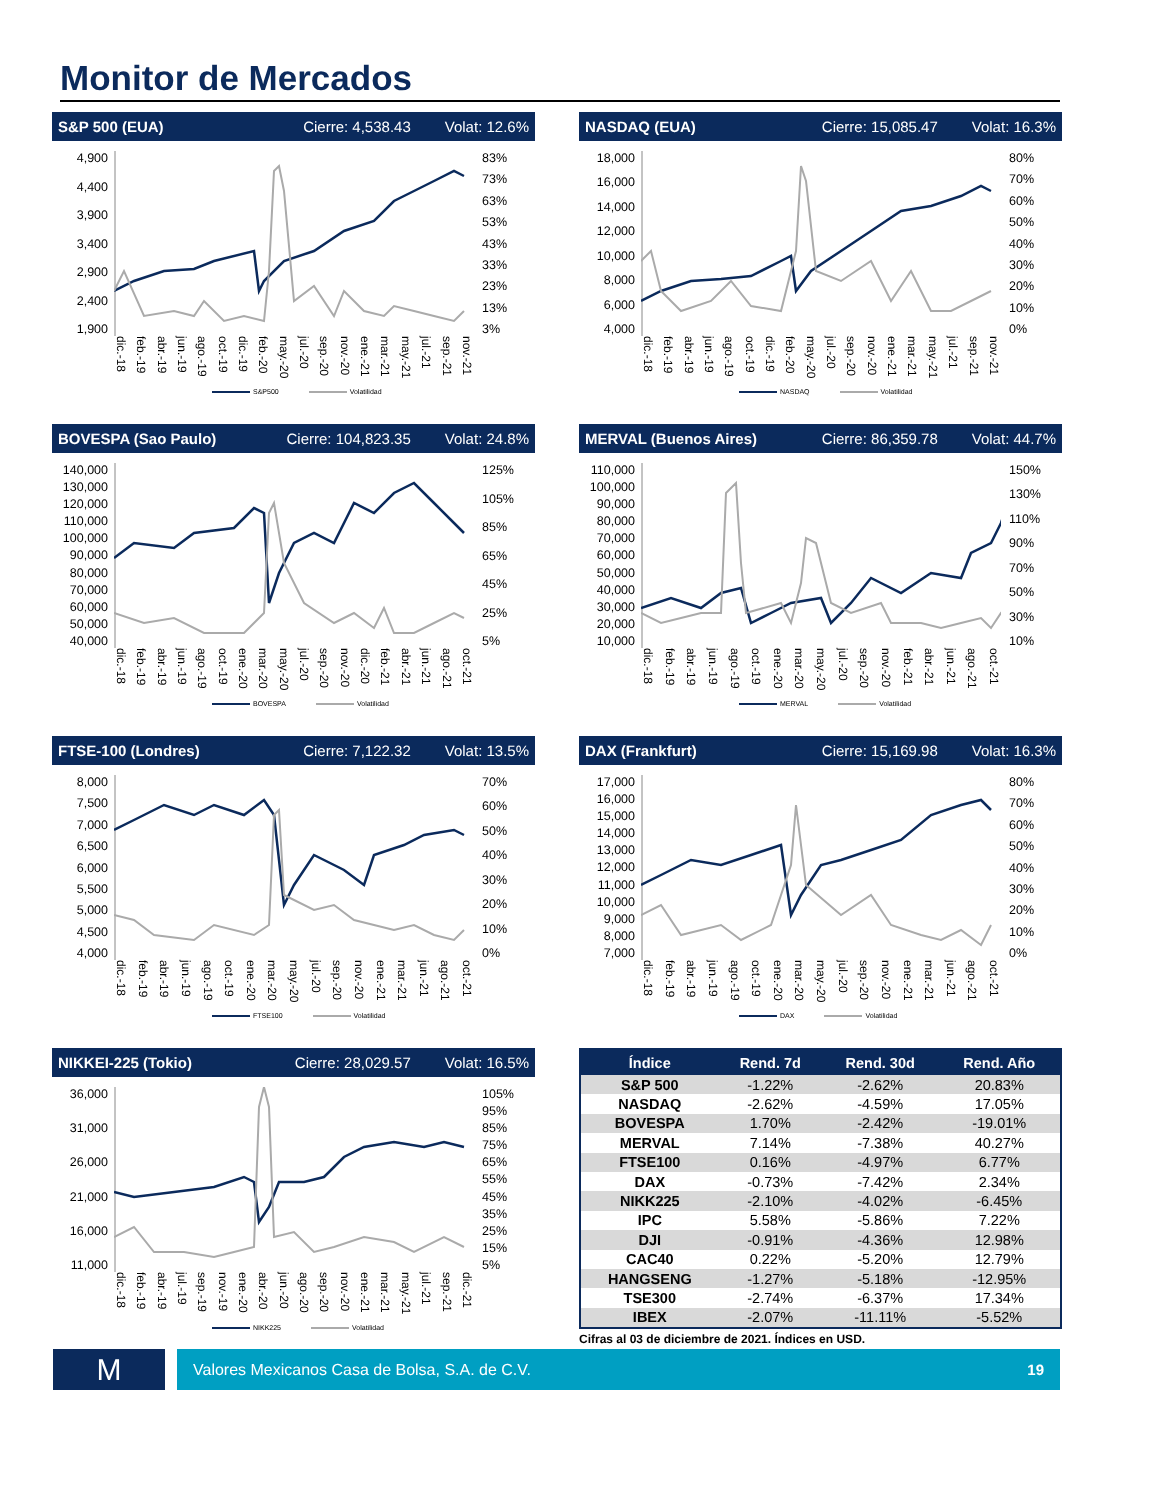Monitor de Mercados
S&P 500 (EUA) Cierre: 4,538.43 Volat: 12.6%
4,900
4,400
3,900
3,400
2,900
2,400
1,900
83%
73%
63%
53%
43%
33%
23%
13%
3%
dic.-18 feb.-19 abr.-19 jun.-19 ago.-19 oct.-19 dic.-19 feb.-20 may.-20 jul.-20 sep.-20 nov.-20 ene.-21 mar.-21 may.-21 jul.-21 sep.-21 nov.-21
S&P500 Volatilidad
NASDAQ (EUA) Cierre: 15,085.47 Volat: 16.3%
18,000
16,000
14,000
12,000
10,000
8,000
6,000
4,000
80%
70%
60%
50%
40%
30%
20%
10%
0%
dic.-18 feb.-19 abr.-19 jun.-19 ago.-19 oct.-19 dic.-19 feb.-20 may.-20 jul.-20 sep.-20 nov.-20 ene.-21 mar.-21 may.-21 jul.-21 sep.-21 nov.-21
NASDAQ Volatilidad
BOVESPA (Sao Paulo) Cierre: 104,823.35 Volat: 24.8%
140,000
130,000
120,000
110,000
100,000
90,000
80,000
70,000
60,000
50,000
40,000
125%
105%
85%
65%
45%
25%
5%
dic.-18 feb.-19 abr.-19 jun.-19 ago.-19 oct.-19 ene.-20 mar.-20 may.-20 jul.-20 sep.-20 nov.-20 dic.-20 feb.-21 abr.-21 jun.-21 ago.-21 oct.-21
BOVESPA Volatilidad
MERVAL (Buenos Aires) Cierre: 86,359.78 Volat: 44.7%
110,000
100,000
90,000
80,000
70,000
60,000
50,000
40,000
30,000
20,000
10,000
150%
130%
110%
90%
70%
50%
30%
10%
dic.-18 feb.-19 abr.-19 jun.-19 ago.-19 oct.-19 ene.-20 mar.-20 may.-20 jul.-20 sep.-20 nov.-20 feb.-21 abr.-21 jun.-21 ago.-21 oct.-21
MERVAL Volatilidad
FTSE-100 (Londres) Cierre: 7,122.32 Volat: 13.5%
8,000
7,500
7,000
6,500
6,000
5,500
5,000
4,500
4,000
70%
60%
50%
40%
30%
20%
10%
0%
dic.-18 feb.-19 abr.-19 jun.-19 ago.-19 oct.-19 ene.-20 mar.-20 may.-20 jul.-20 sep.-20 nov.-20 ene.-21 mar.-21 jun.-21 ago.-21 oct.-21
FTSE100 Volatilidad
DAX (Frankfurt) Cierre: 15,169.98 Volat: 16.3%
17,000
16,000
15,000
14,000
13,000
12,000
11,000
10,000
9,000
8,000
7,000
80%
70%
60%
50%
40%
30%
20%
10%
0%
dic.-18 feb.-19 abr.-19 jun.-19 ago.-19 oct.-19 ene.-20 mar.-20 may.-20 jul.-20 sep.-20 nov.-20 ene.-21 mar.-21 jun.-21 ago.-21 oct.-21
DAX Volatilidad
NIKKEI-225 (Tokio) Cierre: 28,029.57 Volat: 16.5%
36,000
31,000
26,000
21,000
16,000
11,000
105%
95%
85%
75%
65%
55%
45%
35%
25%
15%
5%
dic.-18 feb.-19 abr.-19 jul.-19 sep.-19 nov.-19 ene.-20 abr.-20 jun.-20 ago.-20 sep.-20 nov.-20 ene.-21 mar.-21 may.-21 jul.-21 sep.-21 dic.-21
NIKK225 Volatilidad
| Índice | Rend. 7d | Rend. 30d | Rend. Año |
| --- | --- | --- | --- |
| S&P 500 | -1.22% | -2.62% | 20.83% |
| NASDAQ | -2.62% | -4.59% | 17.05% |
| BOVESPA | 1.70% | -2.42% | -19.01% |
| MERVAL | 7.14% | -7.38% | 40.27% |
| FTSE100 | 0.16% | -4.97% | 6.77% |
| DAX | -0.73% | -7.42% | 2.34% |
| NIKK225 | -2.10% | -4.02% | -6.45% |
| IPC | 5.58% | -5.86% | 7.22% |
| DJI | -0.91% | -4.36% | 12.98% |
| CAC40 | 0.22% | -5.20% | 12.79% |
| HANGSENG | -1.27% | -5.18% | -12.95% |
| TSE300 | -2.74% | -6.37% | 17.34% |
| IBEX | -2.07% | -11.11% | -5.52% |
Cifras al 03 de diciembre de 2021. Índices en USD.
M
Valores Mexicanos Casa de Bolsa, S.A. de C.V. 19